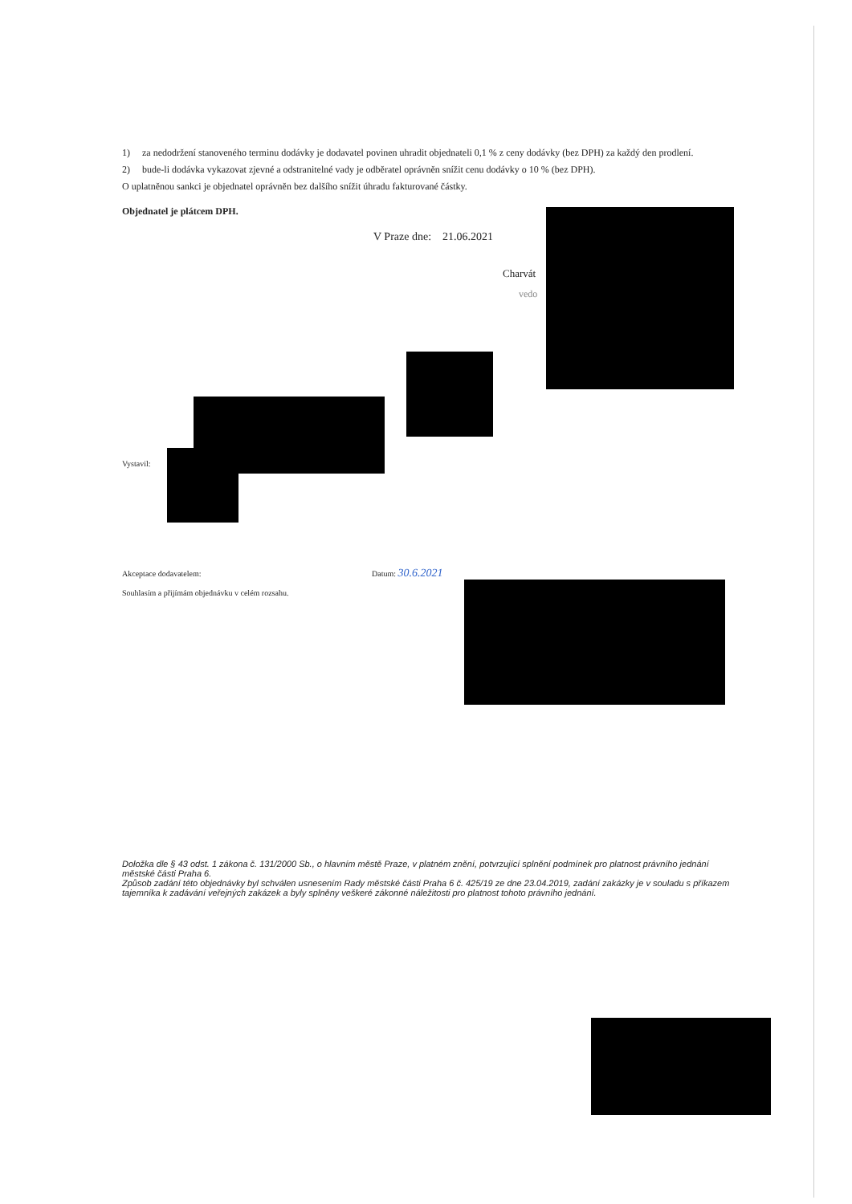1) za nedodržení stanoveného terminu dodávky je dodavatel povinen uhradit objednateli 0,1 % z ceny dodávky (bez DPH) za každý den prodlení.
2) bude-li dodávka vykazovat zjevné a odstranitelné vady je odběratel oprávněn snížit cenu dodávky o 10 % (bez DPH).
O uplatněnou sankci je objednatel oprávněn bez dalšího snížit úhradu fakturované částky.
Objednatel je plátcem DPH.
V Praze dne: 21.06.2021
Charvát
vedo
Vystavil:
Akceptace dodavatelem: Datum: 30.6.2021
Souhlasím a přijímám objednávku v celém rozsahu.
Doložka dle § 43 odst. 1 zákona č. 131/2000 Sb., o hlavním městě Praze, v platném znění, potvrzující splnění podmínek pro platnost právního jednání městské části Praha 6.
Způsob zadání této objednávky byl schválen usnesením Rady městské části Praha 6 č. 425/19 ze dne 23.04.2019, zadání zakázky je v souladu s příkazem tajemníka k zadávání veřejných zakázek a byly splněny veškeré zákonné náležitosti pro platnost tohoto právního jednání.